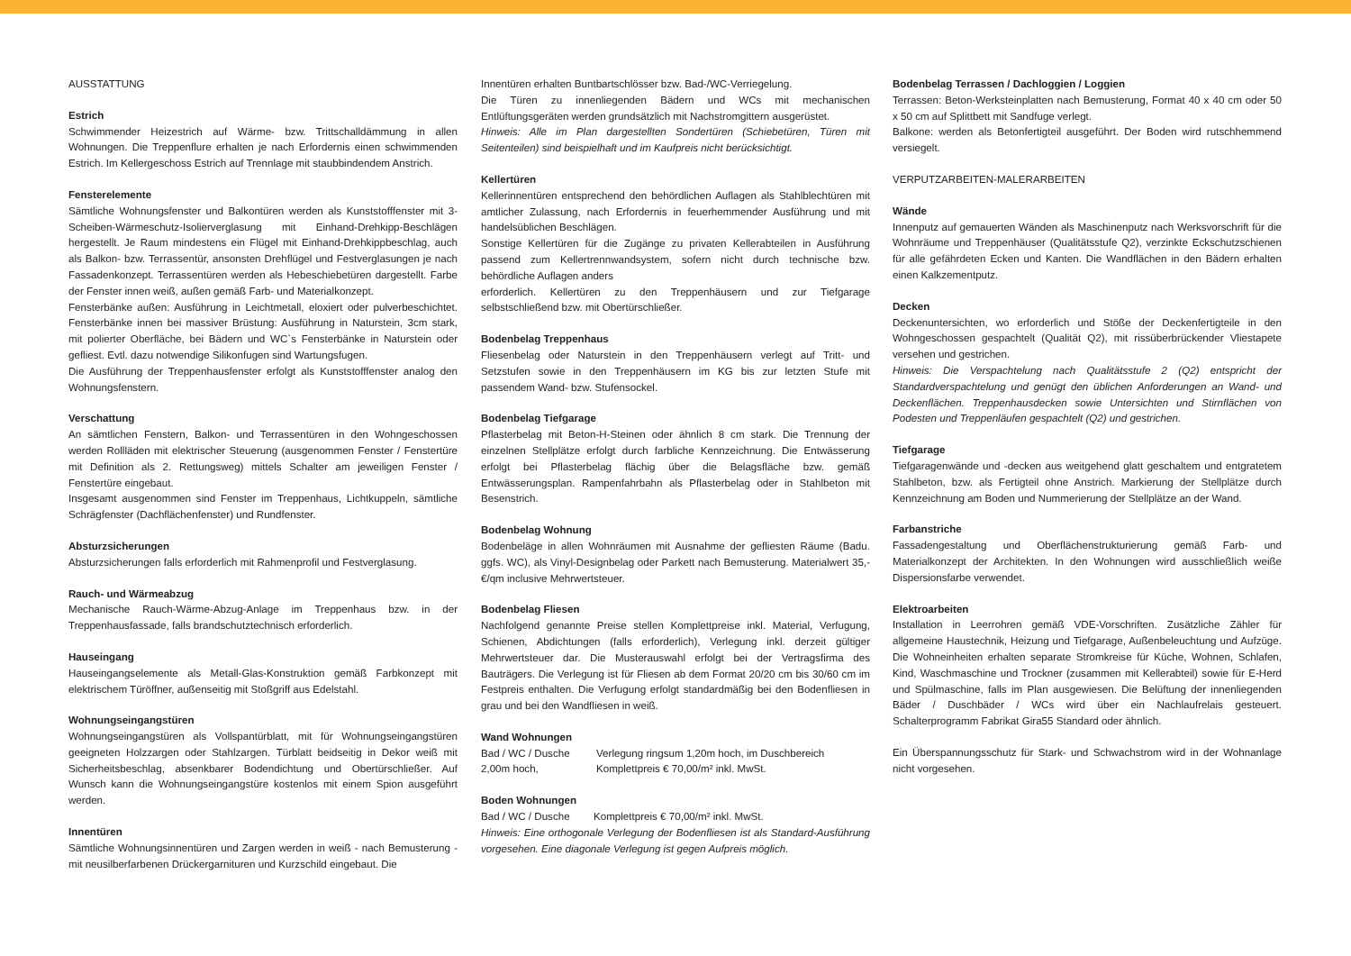AUSSTATTUNG
Estrich
Schwimmender Heizestrich auf Wärme- bzw. Trittschalldämmung in allen Wohnungen. Die Treppenflure erhalten je nach Erfordernis einen schwimmenden Estrich. Im Kellergeschoss Estrich auf Trennlage mit staubbindendem Anstrich.
Fensterelemente
Sämtliche Wohnungsfenster und Balkontüren werden als Kunststofffenster mit 3-Scheiben-Wärmeschutz-Isolierverglasung mit Einhand-Drehkipp-Beschlägen hergestellt. Je Raum mindestens ein Flügel mit Einhand-Drehkippbeschlag, auch als Balkon- bzw. Terrassentür, ansonsten Drehflügel und Festverglasungen je nach Fassadenkonzept. Terrassentüren werden als Hebeschiebetüren dargestellt. Farbe der Fenster innen weiß, außen gemäß Farb- und Materialkonzept.
Fensterbänke außen: Ausführung in Leichtmetall, eloxiert oder pulverbeschichtet. Fensterbänke innen bei massiver Brüstung: Ausführung in Naturstein, 3cm stark, mit polierter Oberfläche, bei Bädern und WC`s Fensterbänke in Naturstein oder gefliest. Evtl. dazu notwendige Silikonfugen sind Wartungsfugen.
Die Ausführung der Treppenhausfenster erfolgt als Kunststofffenster analog den Wohnungsfenstern.
Verschattung
An sämtlichen Fenstern, Balkon- und Terrassentüren in den Wohngeschossen werden Rollläden mit elektrischer Steuerung (ausgenommen Fenster / Fenstertüre mit Definition als 2. Rettungsweg) mittels Schalter am jeweiligen Fenster / Fenstertüre eingebaut.
Insgesamt ausgenommen sind Fenster im Treppenhaus, Lichtkuppeln, sämtliche Schrägfenster (Dachflächenfenster) und Rundfenster.
Absturzsicherungen
Absturzsicherungen falls erforderlich mit Rahmenprofil und Festverglasung.
Rauch- und Wärmeabzug
Mechanische Rauch-Wärme-Abzug-Anlage im Treppenhaus bzw. in der Treppenhausfassade, falls brandschutztechnisch erforderlich.
Hauseingang
Hauseingangselemente als Metall-Glas-Konstruktion gemäß Farbkonzept mit elektrischem Türöffner, außenseitig mit Stoßgriff aus Edelstahl.
Wohnungseingangstüren
Wohnungseingangstüren als Vollspantürblatt, mit für Wohnungseingangstüren geeigneten Holzzargen oder Stahlzargen. Türblatt beidseitig in Dekor weiß mit Sicherheitsbeschlag, absenkbarer Bodendichtung und Obertürschließer. Auf Wunsch kann die Wohnungseingangstüre kostenlos mit einem Spion ausgeführt werden.
Innentüren
Sämtliche Wohnungsinnentüren und Zargen werden in weiß - nach Bemusterung - mit neusilberfarbenen Drückergarnituren und Kurzschild eingebaut. Die
Innentüren erhalten Buntbartschlösser bzw. Bad-/WC-Verriegelung.
Die Türen zu innenliegenden Bädern und WCs mit mechanischen Entlüftungsgeräten werden grundsätzlich mit Nachstromgittern ausgerüstet.
Hinweis: Alle im Plan dargestellten Sondertüren (Schiebetüren, Türen mit Seitenteilen) sind beispielhaft und im Kaufpreis nicht berücksichtigt.
Kellertüren
Kellerinnentüren entsprechend den behördlichen Auflagen als Stahlblechtüren mit amtlicher Zulassung, nach Erfordernis in feuerhemmender Ausführung und mit handelsüblichen Beschlägen.
Sonstige Kellertüren für die Zugänge zu privaten Kellerabteilen in Ausführung passend zum Kellertrennwandsystem, sofern nicht durch technische bzw. behördliche Auflagen anders
erforderlich. Kellertüren zu den Treppenhäusern und zur Tiefgarage selbstschließend bzw. mit Obertürschließer.
Bodenbelag Treppenhaus
Fliesenbelag oder Naturstein in den Treppenhäusern verlegt auf Tritt- und Setzstufen sowie in den Treppenhäusern im KG bis zur letzten Stufe mit passendem Wand- bzw. Stufensockel.
Bodenbelag Tiefgarage
Pflasterbelag mit Beton-H-Steinen oder ähnlich 8 cm stark. Die Trennung der einzelnen Stellplätze erfolgt durch farbliche Kennzeichnung. Die Entwässerung erfolgt bei Pflasterbelag flächig über die Belagsfläche bzw. gemäß Entwässerungsplan. Rampenfahrbahn als Pflasterbelag oder in Stahlbeton mit Besenstrich.
Bodenbelag Wohnung
Bodenbeläge in allen Wohnräumen mit Ausnahme der gefliesten Räume (Badu. ggfs. WC), als Vinyl-Designbelag oder Parkett nach Bemusterung. Materialwert 35,-€/qm inclusive Mehrwertsteuer.
Bodenbelag Fliesen
Nachfolgend genannte Preise stellen Komplettpreise inkl. Material, Verfugung, Schienen, Abdichtungen (falls erforderlich), Verlegung inkl. derzeit gültiger Mehrwertsteuer dar. Die Musterauswahl erfolgt bei der Vertragsfirma des Bauträgers. Die Verlegung ist für Fliesen ab dem Format 20/20 cm bis 30/60 cm im Festpreis enthalten. Die Verfugung erfolgt standardmäßig bei den Bodenfliesen in grau und bei den Wandfliesen in weiß.
Wand Wohnungen
Bad / WC / Dusche Verlegung ringsum 1,20m hoch, im Duschbereich
2,00m hoch, Komplettpreis € 70,00/m² inkl. MwSt.
Boden Wohnungen
Bad / WC / Dusche Komplettpreis € 70,00/m² inkl. MwSt.
Hinweis: Eine orthogonale Verlegung der Bodenfliesen ist als Standard-Ausführung vorgesehen. Eine diagonale Verlegung ist gegen Aufpreis möglich.
Bodenbelag Terrassen / Dachloggien / Loggien
Terrassen: Beton-Werksteinplatten nach Bemusterung, Format 40 x 40 cm oder 50 x 50 cm auf Splittbett mit Sandfuge verlegt.
Balkone: werden als Betonfertigteil ausgeführt. Der Boden wird rutschhemmend versiegelt.
VERPUTZARBEITEN-MALERARBEITEN
Wände
Innenputz auf gemauerten Wänden als Maschinenputz nach Werksvorschrift für die Wohnräume und Treppenhäuser (Qualitätsstufe Q2), verzinkte Eckschutzschienen für alle gefährdeten Ecken und Kanten. Die Wandflächen in den Bädern erhalten einen Kalkzementputz.
Decken
Deckenuntersichten, wo erforderlich und Stöße der Deckenfertigteile in den Wohngeschossen gespachtelt (Qualität Q2), mit rissüberbrückender Vliestapete versehen und gestrichen.
Hinweis: Die Verspachtelung nach Qualitätsstufe 2 (Q2) entspricht der Standardverspachtelung und genügt den üblichen Anforderungen an Wand- und Deckenflächen. Treppenhausdecken sowie Untersichten und Stirnflächen von Podesten und Treppenläufen gespachtelt (Q2) und gestrichen.
Tiefgarage
Tiefgaragenwände und -decken aus weitgehend glatt geschaltem und entgratetem Stahlbeton, bzw. als Fertigteil ohne Anstrich. Markierung der Stellplätze durch Kennzeichnung am Boden und Nummerierung der Stellplätze an der Wand.
Farbanstriche
Fassadengestaltung und Oberflächenstrukturierung gemäß Farb- und Materialkonzept der Architekten. In den Wohnungen wird ausschließlich weiße Dispersionsfarbe verwendet.
Elektroarbeiten
Installation in Leerrohren gemäß VDE-Vorschriften. Zusätzliche Zähler für allgemeine Haustechnik, Heizung und Tiefgarage, Außenbeleuchtung und Aufzüge. Die Wohneinheiten erhalten separate Stromkreise für Küche, Wohnen, Schlafen, Kind, Waschmaschine und Trockner (zusammen mit Kellerabteil) sowie für E-Herd und Spülmaschine, falls im Plan ausgewiesen. Die Belüftung der innenliegenden Bäder / Duschbäder / WCs wird über ein Nachlaufrelais gesteuert. Schalterprogramm Fabrikat Gira55 Standard oder ähnlich.
Ein Überspannungsschutz für Stark- und Schwachstrom wird in der Wohnanlage nicht vorgesehen.